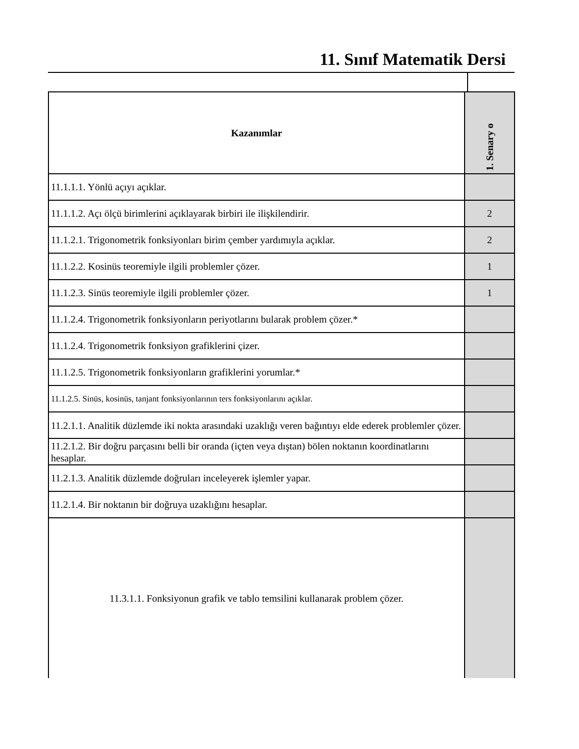11. Sınıf Matematik Dersi
| Kazanımlar | 1. Senary o |
| --- | --- |
| 11.1.1.1. Yönlü açıyı açıklar. | |
| 11.1.1.2. Açı ölçü birimlerini açıklayarak birbiri ile ilişkilendirir. | 2 |
| 11.1.2.1. Trigonometrik fonksiyonları birim çember yardımıyla açıklar. | 2 |
| 11.1.2.2. Kosinüs teoremiyle ilgili problemler çözer. | 1 |
| 11.1.2.3. Sinüs teoremiyle ilgili problemler çözer. | 1 |
| 11.1.2.4. Trigonometrik fonksiyonların periyotlarını bularak problem çözer.* | |
| 11.1.2.4. Trigonometrik fonksiyon grafiklerini çizer. | |
| 11.1.2.5. Trigonometrik fonksiyonların grafiklerini yorumlar.* | |
| 11.1.2.5. Sinüs, kosinüs, tanjant fonksiyonlarının ters fonksiyonlarını açıklar. | |
| 11.2.1.1. Analitik düzlemde iki nokta arasındaki uzaklığı veren bağıntıyı elde ederek problemler çözer. | |
| 11.2.1.2. Bir doğru parçasını belli bir oranda (içten veya dıştan) bölen noktanın koordinatlarını hesaplar. | |
| 11.2.1.3. Analitik düzlemde doğruları inceleyerek işlemler yapar. | |
| 11.2.1.4. Bir noktanın bir doğruya uzaklığını hesaplar. | |
| 11.3.1.1. Fonksiyonun grafik ve tablo temsilini kullanarak problem çözer. | |